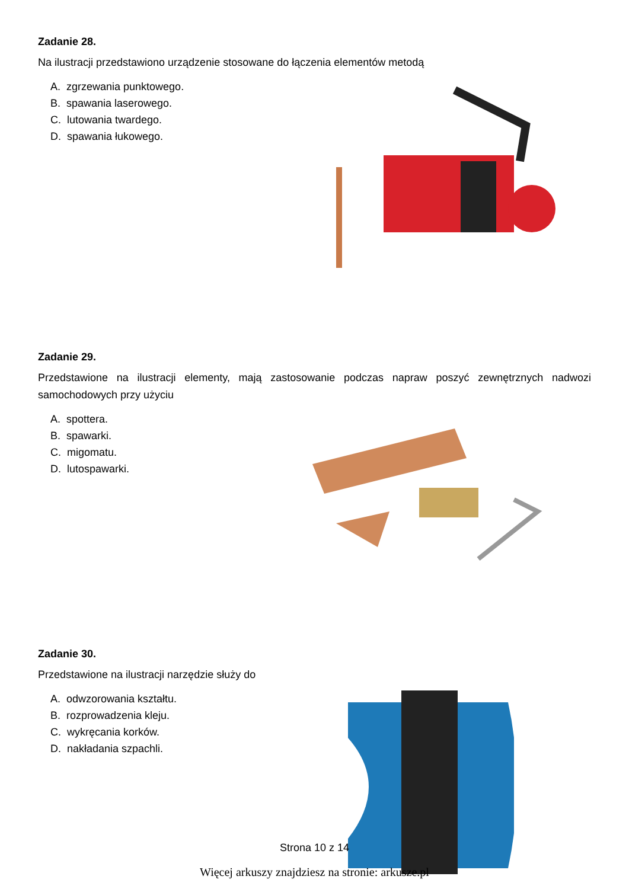Zadanie 28.
Na ilustracji przedstawiono urządzenie stosowane do łączenia elementów metodą
A. zgrzewania punktowego.
B. spawania laserowego.
C. lutowania twardego.
D. spawania łukowego.
Zadanie 29.
Przedstawione na ilustracji elementy, mają zastosowanie podczas napraw poszyć zewnętrznych nadwozi samochodowych przy użyciu
A. spottera.
B. spawarki.
C. migomatu.
D. lutospawarki.
Zadanie 30.
Przedstawione na ilustracji narzędzie służy do
A. odwzorowania kształtu.
B. rozprowadzenia kleju.
C. wykręcania korków.
D. nakładania szpachli.
Strona 10 z 14
Więcej arkuszy znajdziesz na stronie: arkusze.pl